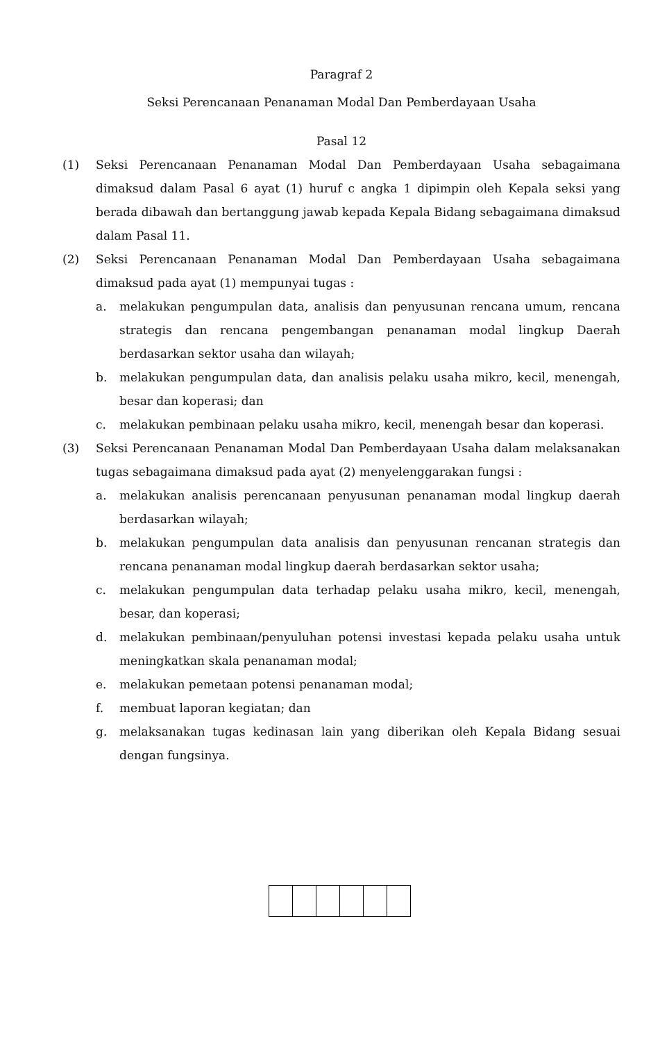Paragraf 2
Seksi Perencanaan Penanaman Modal Dan Pemberdayaan Usaha
Pasal 12
(1) Seksi Perencanaan Penanaman Modal Dan Pemberdayaan Usaha sebagaimana dimaksud dalam Pasal 6 ayat (1) huruf c angka 1 dipimpin oleh Kepala seksi yang berada dibawah dan bertanggung jawab kepada Kepala Bidang sebagaimana dimaksud dalam Pasal 11.
(2) Seksi Perencanaan Penanaman Modal Dan Pemberdayaan Usaha sebagaimana dimaksud pada ayat (1) mempunyai tugas :
a. melakukan pengumpulan data, analisis dan penyusunan rencana umum, rencana strategis dan rencana pengembangan penanaman modal lingkup Daerah berdasarkan sektor usaha dan wilayah;
b. melakukan pengumpulan data, dan analisis pelaku usaha mikro, kecil, menengah, besar dan koperasi; dan
c. melakukan pembinaan pelaku usaha mikro, kecil, menengah besar dan koperasi.
(3) Seksi Perencanaan Penanaman Modal Dan Pemberdayaan Usaha dalam melaksanakan tugas sebagaimana dimaksud pada ayat (2) menyelenggarakan fungsi :
a. melakukan analisis perencanaan penyusunan penanaman modal lingkup daerah berdasarkan wilayah;
b. melakukan pengumpulan data analisis dan penyusunan rencanan strategis dan rencana penanaman modal lingkup daerah berdasarkan sektor usaha;
c. melakukan pengumpulan data terhadap pelaku usaha mikro, kecil, menengah, besar, dan koperasi;
d. melakukan pembinaan/penyuluhan potensi investasi kepada pelaku usaha untuk meningkatkan skala penanaman modal;
e. melakukan pemetaan potensi penanaman modal;
f. membuat laporan kegiatan; dan
g. melaksanakan tugas kedinasan lain yang diberikan oleh Kepala Bidang sesuai dengan fungsinya.